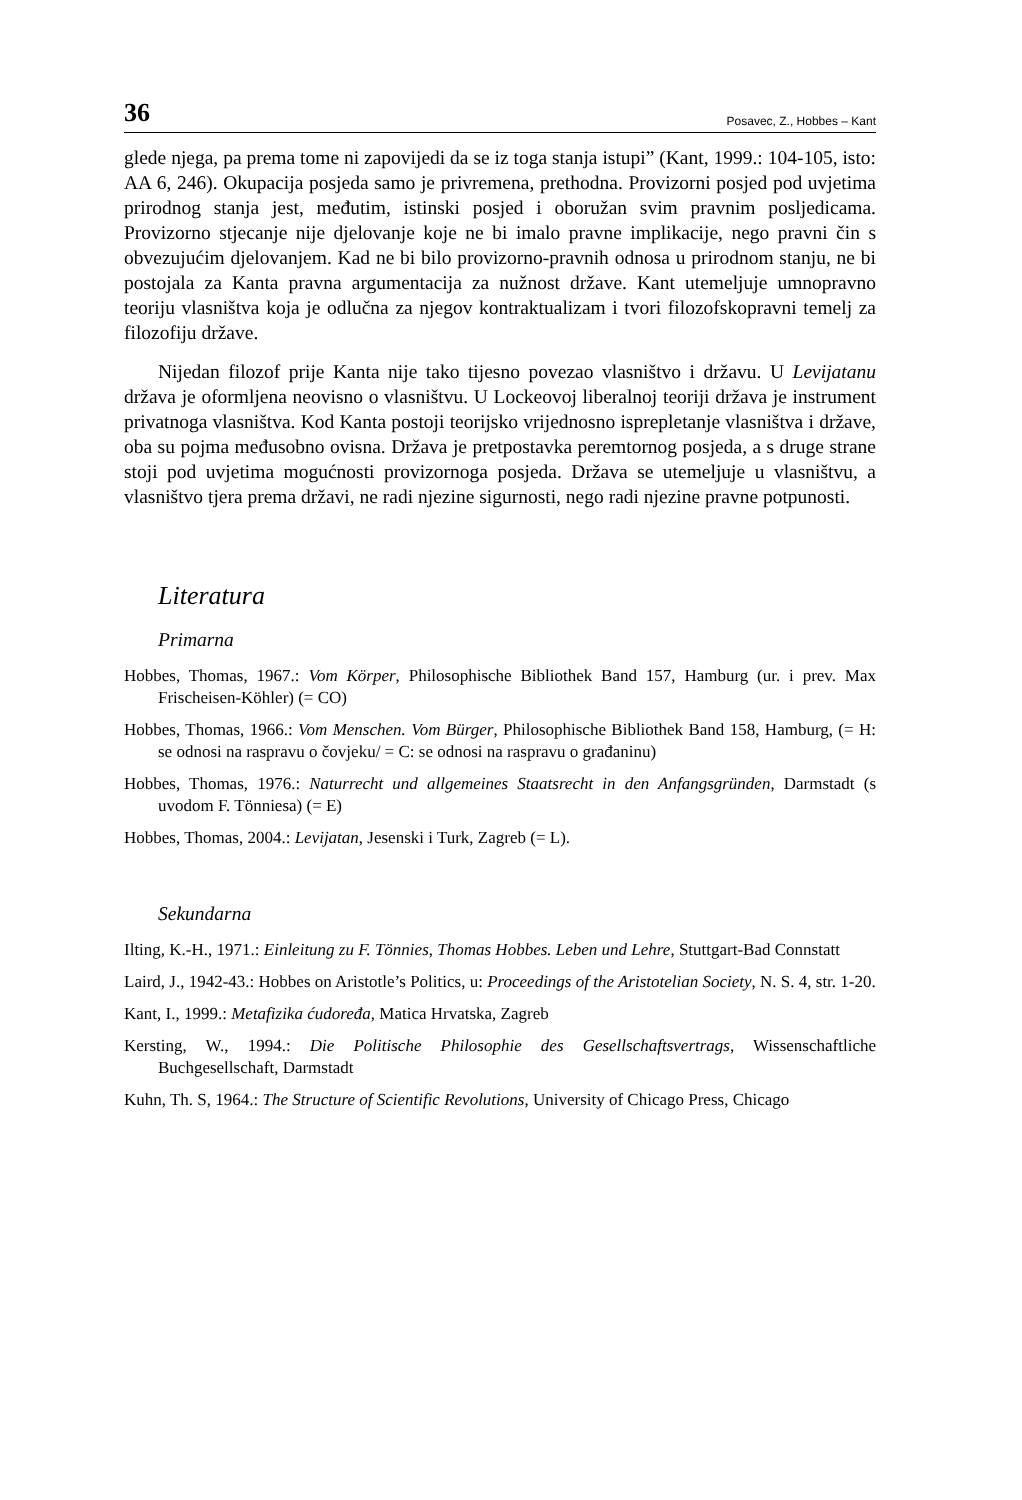36 Posavec, Z., Hobbes – Kant
glede njega, pa prema tome ni zapovijedi da se iz toga stanja istupi” (Kant, 1999.: 104-105, isto: AA 6, 246). Okupacija posjeda samo je privremena, prethodna. Provizorni posjed pod uvjetima prirodnog stanja jest, međutim, istinski posjed i oboružan svim pravnim posljedicama. Provizorno stjecanje nije djelovanje koje ne bi imalo pravne implikacije, nego pravni čin s obvezujućim djelovanjem. Kad ne bi bilo provizorno-pravnih odnosa u prirodnom stanju, ne bi postojala za Kanta pravna argumentacija za nužnost države. Kant utemeljuje umnopravno teoriju vlasništva koja je odlučna za njegov kontraktualizam i tvori filozofskopravni temelj za filozofiju države.
Nijedan filozof prije Kanta nije tako tijesno povezao vlasništvo i državu. U Levijatanu država je oformljena neovisno o vlasništvu. U Lockeovoj liberalnoj teoriji država je instrument privatnoga vlasništva. Kod Kanta postoji teorijsko vrijednosno isprepletanje vlasništva i države, oba su pojma međusobno ovisna. Država je pretpostavka peremtornog posjeda, a s druge strane stoji pod uvjetima mogućnosti provizornoga posjeda. Država se utemeljuje u vlasništvu, a vlasništvo tjera prema državi, ne radi njezine sigurnosti, nego radi njezine pravne potpunosti.
Literatura
Primarna
Hobbes, Thomas, 1967.: Vom Körper, Philosophische Bibliothek Band 157, Hamburg (ur. i prev. Max Frischeisen-Köhler) (= CO)
Hobbes, Thomas, 1966.: Vom Menschen. Vom Bürger, Philosophische Bibliothek Band 158, Hamburg, (= H: se odnosi na raspravu o čovjeku/ = C: se odnosi na raspravu o građaninu)
Hobbes, Thomas, 1976.: Naturrecht und allgemeines Staatsrecht in den Anfangsgründen, Darmstadt (s uvodom F. Tönniesa) (= E)
Hobbes, Thomas, 2004.: Levijatan, Jesenski i Turk, Zagreb (= L).
Sekundarna
Ilting, K.-H., 1971.: Einleitung zu F. Tönnies, Thomas Hobbes. Leben und Lehre, Stuttgart-Bad Connstatt
Laird, J., 1942-43.: Hobbes on Aristotle’s Politics, u: Proceedings of the Aristotelian Society, N. S. 4, str. 1-20.
Kant, I., 1999.: Metafizika ćudoređa, Matica Hrvatska, Zagreb
Kersting, W., 1994.: Die Politische Philosophie des Gesellschaftsvertrags, Wissenschaftliche Buchgesellschaft, Darmstadt
Kuhn, Th. S, 1964.: The Structure of Scientific Revolutions, University of Chicago Press, Chicago